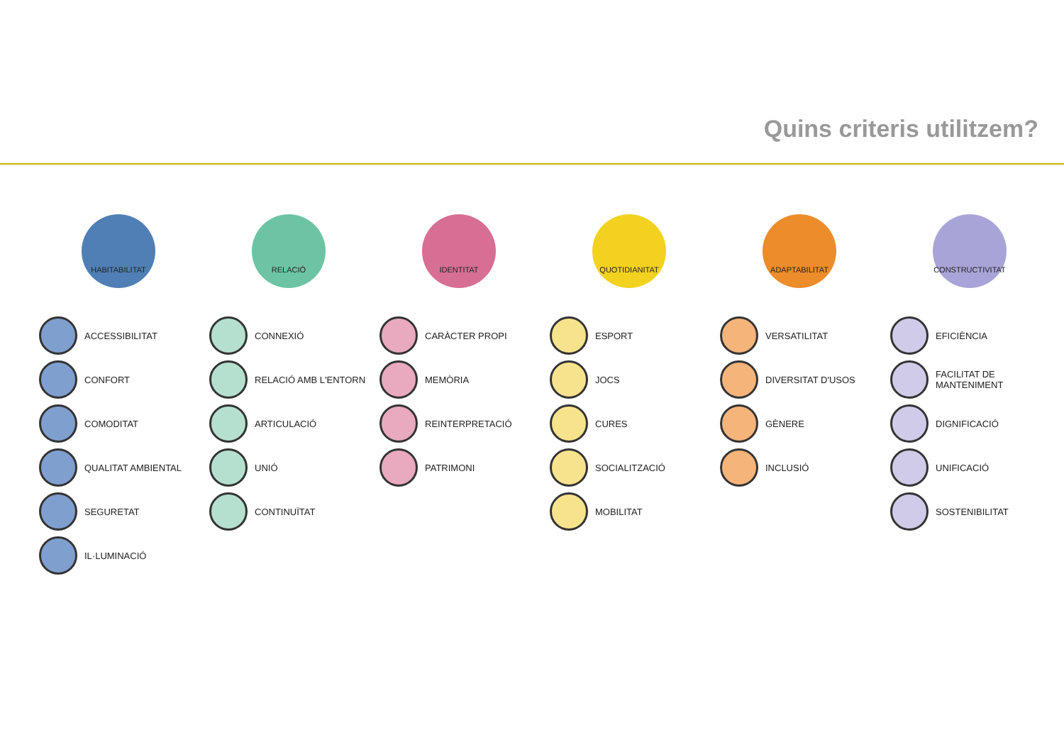Quins criteris utilitzem?
HABITABILITAT
ACCESSIBILITAT
CONFORT
COMODITAT
QUALITAT AMBIENTAL
SEGURETAT
IL·LUMINACIÓ
RELACIÓ
CONNEXIÓ
RELACIÓ AMB L'ENTORN
ARTICULACIÓ
UNIÓ
CONTINUÏTAT
IDENTITAT
CARÀCTER PROPI
MEMÒRIA
REINTERPRETACIÓ
PATRIMONI
QUOTIDIANITAT
ESPORT
JOCS
CURES
SOCIALITZACIÓ
MOBILITAT
ADAPTABILITAT
VERSATILITAT
DIVERSITAT D'USOS
GÈNERE
INCLUSIÓ
CONSTRUCTIVITAT
EFICIÈNCIA
FACILITAT DE
MANTENIMENT
DIGNIFICACIÓ
UNIFICACIÓ
SOSTENIBILITAT